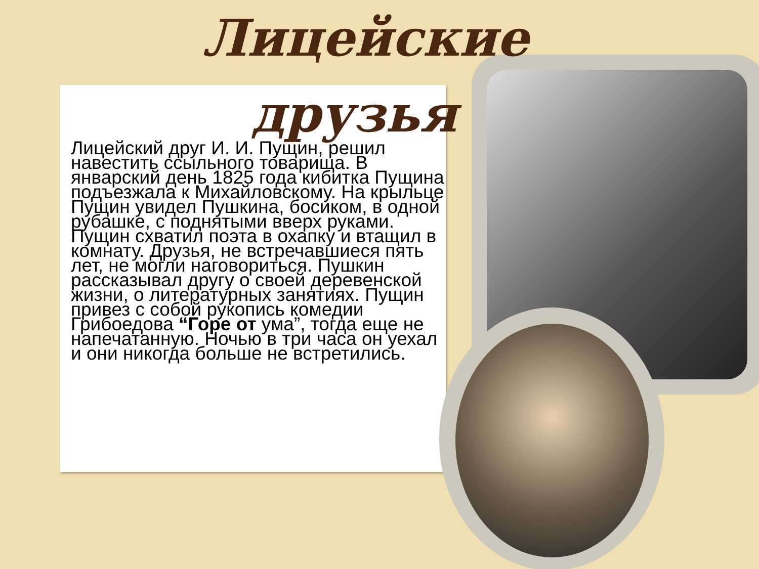Лицейские друзья
Лицейский друг И. И. Пущин, решил навестить ссыльного товарища. В январский день 1825 года кибитка Пущина подъезжала к Михайловскому. На крыльце Пущин увидел Пушкина, босиком, в одной рубашке, с поднятыми вверх руками. Пущин схватил поэта в охапку и втащил в комнату. Друзья, не встречавшиеся пять лет, не могли наговориться. Пушкин рассказывал другу о своей деревенской жизни, о литературных занятиях. Пущин привез с собой рукопись комедии Грибоедова “Горе от ума”, тогда еще не напечатанную. Ночью в три часа он уехал и они никогда больше не встретились.